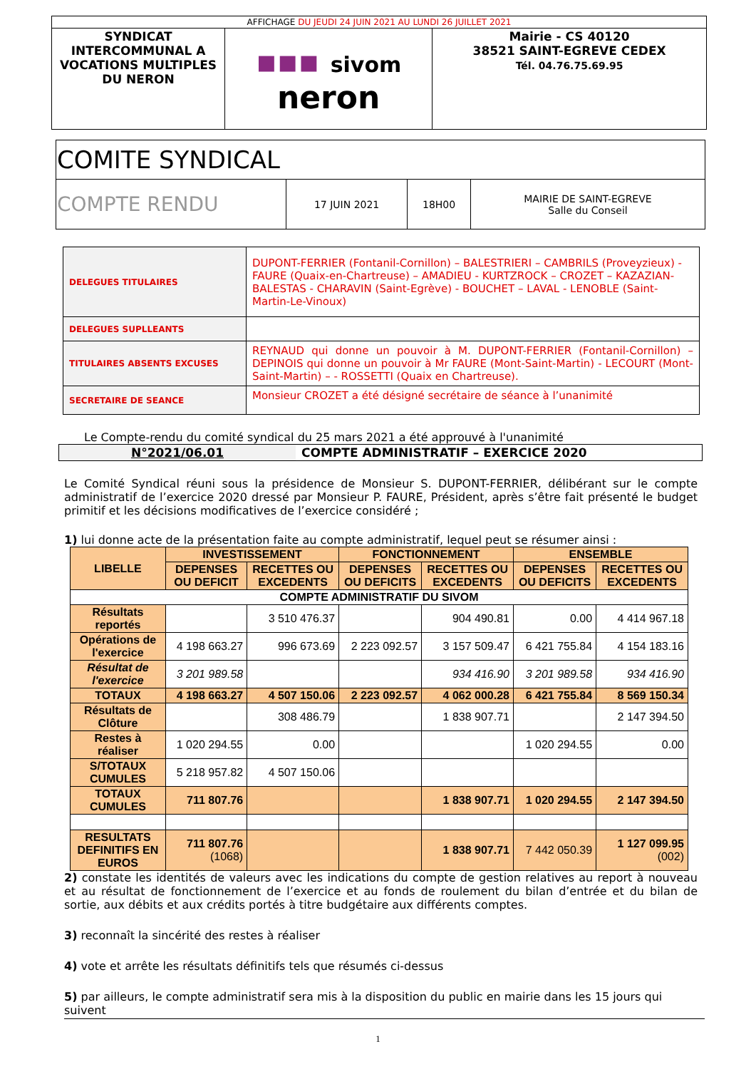| AFFICHAGE DU JEUDI 24 JUIN 2021 AU LUNDI 26 JUILLET 2021 | | |
| SYNDICAT INTERCOMMUNAL A VOCATIONS MULTIPLES DU NERON | ▪▪▪ sivom neron | Mairie - CS 40120 38521 SAINT-EGREVE CEDEX Tél. 04.76.75.69.95 |
| COMITE SYNDICAL | | | |
| COMPTE RENDU | 17 JUIN 2021 | 18H00 | MAIRIE DE SAINT-EGREVE Salle du Conseil |
| DELEGUES TITULAIRES | DUPONT-FERRIER (Fontanil-Cornillon) – BALESTRIERI – CAMBRILS (Proveyzieux) - FAURE (Quaix-en-Chartreuse) – AMADIEU - KURTZROCK – CROZET – KAZAZIAN-BALESTAS - CHARAVIN (Saint-Egrève) - BOUCHET – LAVAL - LENOBLE (Saint-Martin-Le-Vinoux) |
| DELEGUES SUPLLEANTS | |
| TITULAIRES ABSENTS EXCUSES | REYNAUD qui donne un pouvoir à M. DUPONT-FERRIER (Fontanil-Cornillon) – DEPINOIS qui donne un pouvoir à Mr FAURE (Mont-Saint-Martin) - LECOURT (Mont-Saint-Martin) – - ROSSETTI (Quaix en Chartreuse). |
| SECRETAIRE DE SEANCE | Monsieur CROZET a été désigné secrétaire de séance à l’unanimité |
Le Compte-rendu du comité syndical du 25 mars 2021 a été approuvé à l'unanimité
| N°2021/06.01 | COMPTE ADMINISTRATIF – EXERCICE 2020 |
Le Comité Syndical réuni sous la présidence de Monsieur S. DUPONT-FERRIER, délibérant sur le compte administratif de l’exercice 2020 dressé par Monsieur P. FAURE, Président, après s’être fait présenté le budget primitif et les décisions modificatives de l’exercice considéré ;
1) lui donne acte de la présentation faite au compte administratif, lequel peut se résumer ainsi :
| LIBELLE | INVESTISSEMENT | | FONCTIONNEMENT | | ENSEMBLE | |
| --- | --- | --- | --- | --- | --- | --- |
| | DEPENSES OU DEFICIT | RECETTES OU EXCEDENTS | DEPENSES OU DEFICITS | RECETTES OU EXCEDENTS | DEPENSES OU DEFICITS | RECETTES OU EXCEDENTS |
| COMPTE ADMINISTRATIF DU SIVOM | | | | | | |
| Résultats reportés | | 3 510 476.37 | | 904 490.81 | 0.00 | 4 414 967.18 |
| Opérations de l'exercice | 4 198 663.27 | 996 673.69 | 2 223 092.57 | 3 157 509.47 | 6 421 755.84 | 4 154 183.16 |
| Résultat de l'exercice | 3 201 989.58 | | | 934 416.90 | 3 201 989.58 | 934 416.90 |
| TOTAUX | 4 198 663.27 | 4 507 150.06 | 2 223 092.57 | 4 062 000.28 | 6 421 755.84 | 8 569 150.34 |
| Résultats de Clôture | | 308 486.79 | | 1 838 907.71 | | 2 147 394.50 |
| Restes à réaliser | 1 020 294.55 | 0.00 | | | 1 020 294.55 | 0.00 |
| S/TOTAUX CUMULES | 5 218 957.82 | 4 507 150.06 | | | | |
| TOTAUX CUMULES | 711 807.76 | | | 1 838 907.71 | 1 020 294.55 | 2 147 394.50 |
| RESULTATS DEFINITIFS EN EUROS | 711 807.76 (1068) | | | 1 838 907.71 | 7 442 050.39 | 1 127 099.95 (002) |
2) constate les identités de valeurs avec les indications du compte de gestion relatives au report à nouveau et au résultat de fonctionnement de l’exercice et au fonds de roulement du bilan d’entrée et du bilan de sortie, aux débits et aux crédits portés à titre budgétaire aux différents comptes.
3) reconnaît la sincérité des restes à réaliser
4) vote et arrête les résultats définitifs tels que résumés ci-dessus
5) par ailleurs, le compte administratif sera mis à la disposition du public en mairie dans les 15 jours qui suivent
1